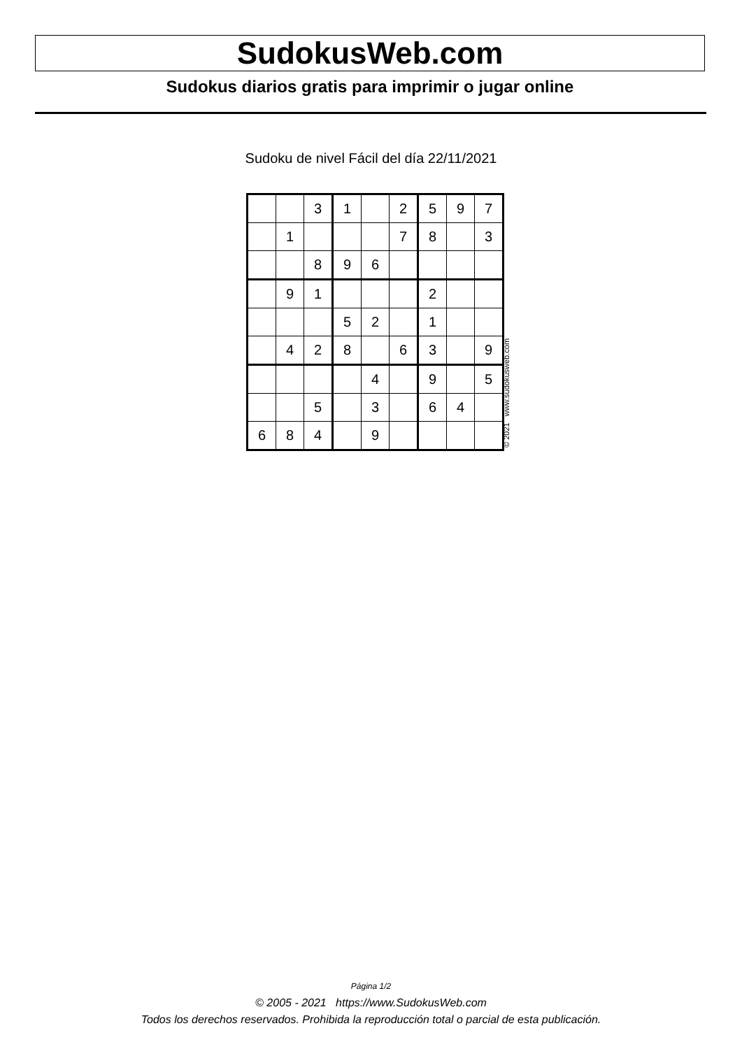SudokusWeb.com
Sudokus diarios gratis para imprimir o jugar online
Sudoku de nivel Fácil del día 22/11/2021
| | | 3 | 1 | | 2 | 5 | 9 | 7 |
| | 1 | | | | 7 | 8 | | 3 |
| | | 8 | 9 | 6 | | | | |
| | 9 | 1 | | | | 2 | | |
| | | | 5 | 2 | | 1 | | |
| | 4 | 2 | 8 | | 6 | 3 | | 9 |
| | | | | 4 | | 9 | | 5 |
| | | 5 | | 3 | | 6 | 4 | |
| 6 | 8 | 4 | | 9 | | | | |
© 2021 www.sudokusweb.com
Página 1/2
© 2005 - 2021 https://www.SudokusWeb.com
Todos los derechos reservados. Prohibida la reproducción total o parcial de esta publicación.